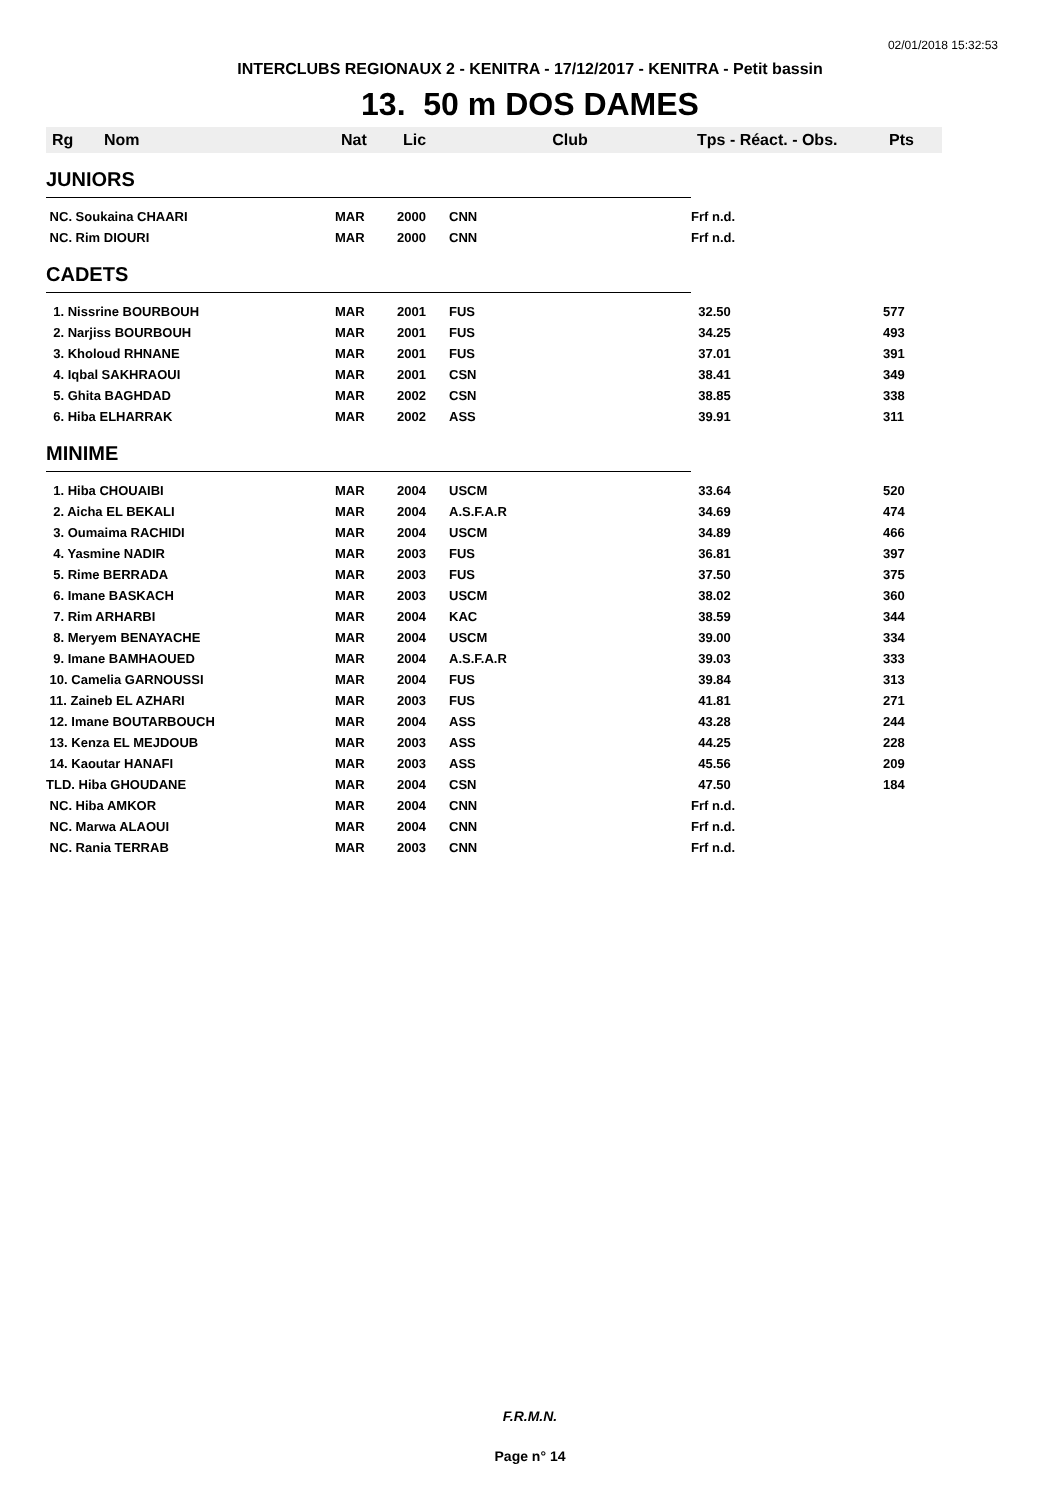02/01/2018 15:32:53
INTERCLUBS REGIONAUX 2 - KENITRA - 17/12/2017 - KENITRA - Petit bassin
13. 50 m DOS DAMES
| Rg | Nom | Nat | Lic | Club | Tps - Réact. - Obs. | Pts |
| --- | --- | --- | --- | --- | --- | --- |
| JUNIORS | | | | | | |
| NC. Soukaina CHAARI | | MAR | 2000 | CNN | Frf n.d. | |
| NC. Rim DIOURI | | MAR | 2000 | CNN | Frf n.d. | |
| CADETS | | | | | | |
| 1. Nissrine BOURBOUH | | MAR | 2001 | FUS | 32.50 | 577 |
| 2. Narjiss BOURBOUH | | MAR | 2001 | FUS | 34.25 | 493 |
| 3. Kholoud RHNANE | | MAR | 2001 | FUS | 37.01 | 391 |
| 4. Iqbal SAKHRAOUI | | MAR | 2001 | CSN | 38.41 | 349 |
| 5. Ghita BAGHDAD | | MAR | 2002 | CSN | 38.85 | 338 |
| 6. Hiba ELHARRAK | | MAR | 2002 | ASS | 39.91 | 311 |
| MINIME | | | | | | |
| 1. Hiba CHOUAIBI | | MAR | 2004 | USCM | 33.64 | 520 |
| 2. Aicha EL BEKALI | | MAR | 2004 | A.S.F.A.R | 34.69 | 474 |
| 3. Oumaima RACHIDI | | MAR | 2004 | USCM | 34.89 | 466 |
| 4. Yasmine NADIR | | MAR | 2003 | FUS | 36.81 | 397 |
| 5. Rime BERRADA | | MAR | 2003 | FUS | 37.50 | 375 |
| 6. Imane BASKACH | | MAR | 2003 | USCM | 38.02 | 360 |
| 7. Rim ARHARBI | | MAR | 2004 | KAC | 38.59 | 344 |
| 8. Meryem BENAYACHE | | MAR | 2004 | USCM | 39.00 | 334 |
| 9. Imane BAMHAOUED | | MAR | 2004 | A.S.F.A.R | 39.03 | 333 |
| 10. Camelia GARNOUSSI | | MAR | 2004 | FUS | 39.84 | 313 |
| 11. Zaineb EL AZHARI | | MAR | 2003 | FUS | 41.81 | 271 |
| 12. Imane BOUTARBOUCH | | MAR | 2004 | ASS | 43.28 | 244 |
| 13. Kenza EL MEJDOUB | | MAR | 2003 | ASS | 44.25 | 228 |
| 14. Kaoutar HANAFI | | MAR | 2003 | ASS | 45.56 | 209 |
| TLD. Hiba GHOUDANE | | MAR | 2004 | CSN | 47.50 | 184 |
| NC. Hiba AMKOR | | MAR | 2004 | CNN | Frf n.d. | |
| NC. Marwa ALAOUI | | MAR | 2004 | CNN | Frf n.d. | |
| NC. Rania TERRAB | | MAR | 2003 | CNN | Frf n.d. | |
F.R.M.N.
Page n° 14